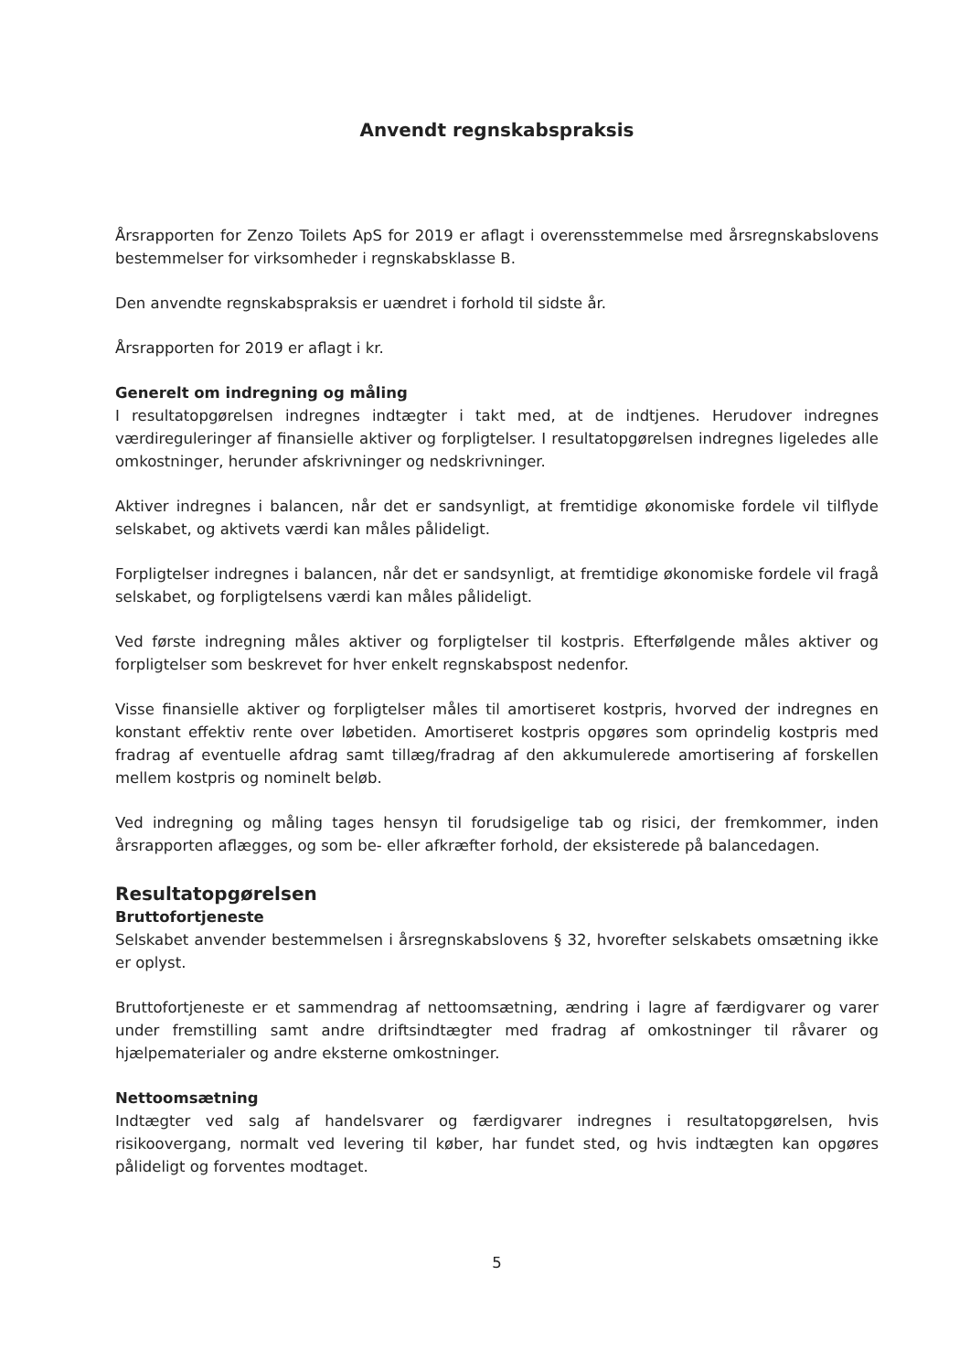Anvendt regnskabspraksis
Årsrapporten for Zenzo Toilets ApS for 2019 er aflagt i overensstemmelse med årsregnskabslovens bestemmelser for virksomheder i regnskabsklasse B.
Den anvendte regnskabspraksis er uændret i forhold til sidste år.
Årsrapporten for 2019 er aflagt i kr.
Generelt om indregning og måling
I resultatopgørelsen indregnes indtægter i takt med, at de indtjenes. Herudover indregnes værdireguleringer af finansielle aktiver og forpligtelser. I resultatopgørelsen indregnes ligeledes alle omkostninger, herunder afskrivninger og nedskrivninger.
Aktiver indregnes i balancen, når det er sandsynligt, at fremtidige økonomiske fordele vil tilflyde selskabet, og aktivets værdi kan måles pålideligt.
Forpligtelser indregnes i balancen, når det er sandsynligt, at fremtidige økonomiske fordele vil fragå selskabet, og forpligtelsens værdi kan måles pålideligt.
Ved første indregning måles aktiver og forpligtelser til kostpris. Efterfølgende måles aktiver og forpligtelser som beskrevet for hver enkelt regnskabspost nedenfor.
Visse finansielle aktiver og forpligtelser måles til amortiseret kostpris, hvorved der indregnes en konstant effektiv rente over løbetiden. Amortiseret kostpris opgøres som oprindelig kostpris med fradrag af eventuelle afdrag samt tillæg/fradrag af den akkumulerede amortisering af forskellen mellem kostpris og nominelt beløb.
Ved indregning og måling tages hensyn til forudsigelige tab og risici, der fremkommer, inden årsrapporten aflægges, og som be- eller afkræfter forhold, der eksisterede på balancedagen.
Resultatopgørelsen
Bruttofortjeneste
Selskabet anvender bestemmelsen i årsregnskabslovens § 32, hvorefter selskabets omsætning ikke er oplyst.
Bruttofortjeneste er et sammendrag af nettoomsætning, ændring i lagre af færdigvarer og varer under fremstilling samt andre driftsindtægter med fradrag af omkostninger til råvarer og hjælpematerialer og andre eksterne omkostninger.
Nettoomsætning
Indtægter ved salg af handelsvarer og færdigvarer indregnes i resultatopgørelsen, hvis risikoovergang, normalt ved levering til køber, har fundet sted, og hvis indtægten kan opgøres pålideligt og forventes modtaget.
5